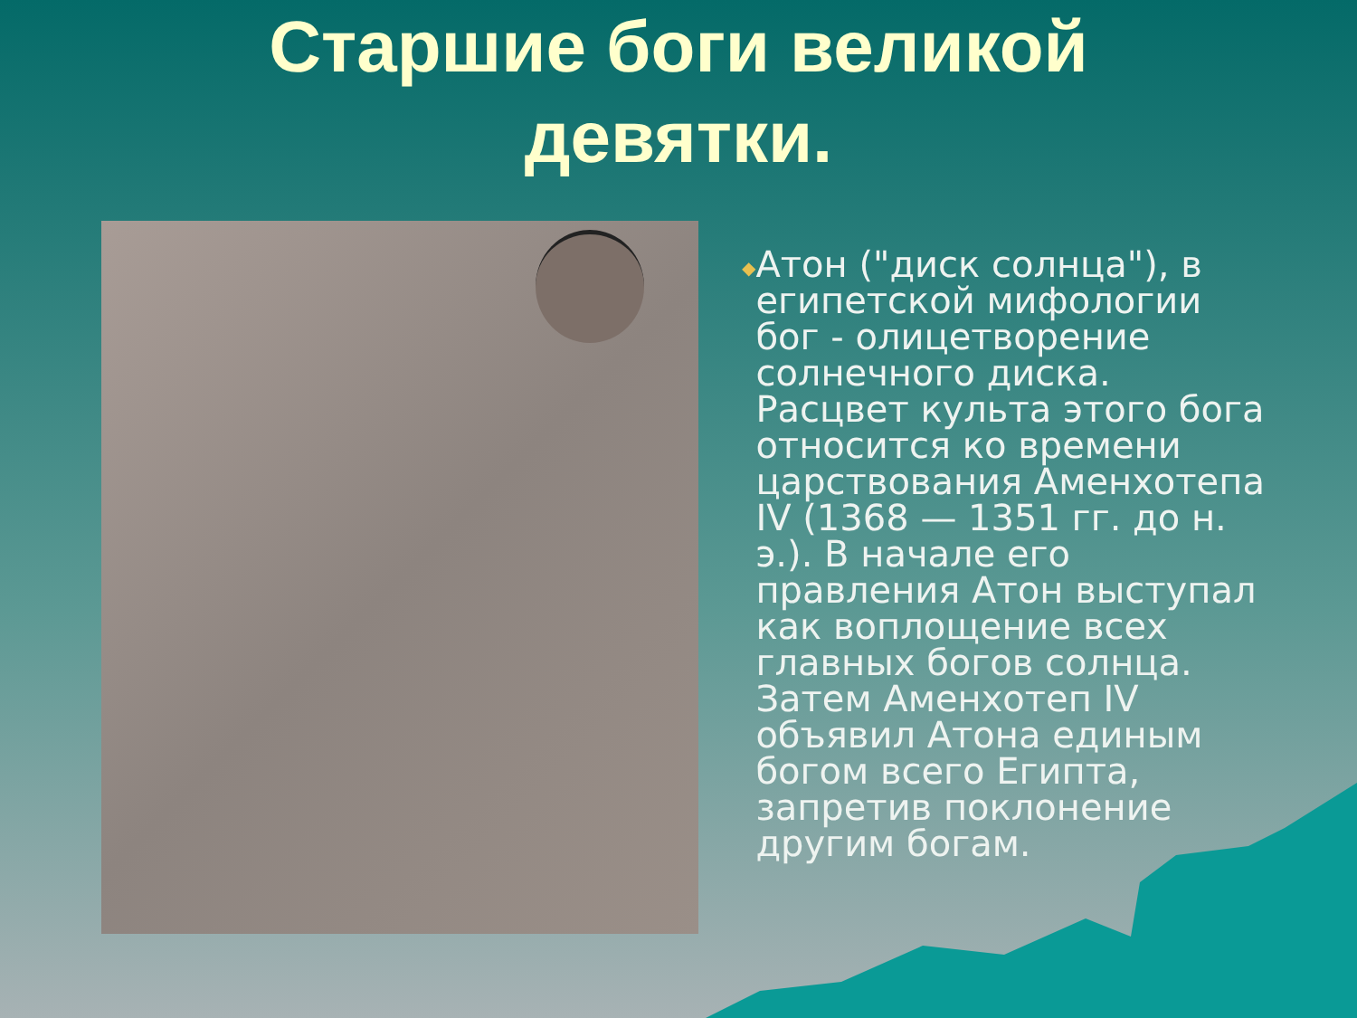Старшие боги великой
девятки.
◆
Атон ("диск солнца"), в египетской мифологии бог - олицетворение солнечного диска. Расцвет культа этого бога относится ко времени царствования Аменхотепа IV (1368 — 1351 гг. до н. э.). В начале его правления Атон выступал как воплощение всех главных богов солнца. Затем Аменхотеп IV объявил Атона единым богом всего Египта, запретив поклонение другим богам.